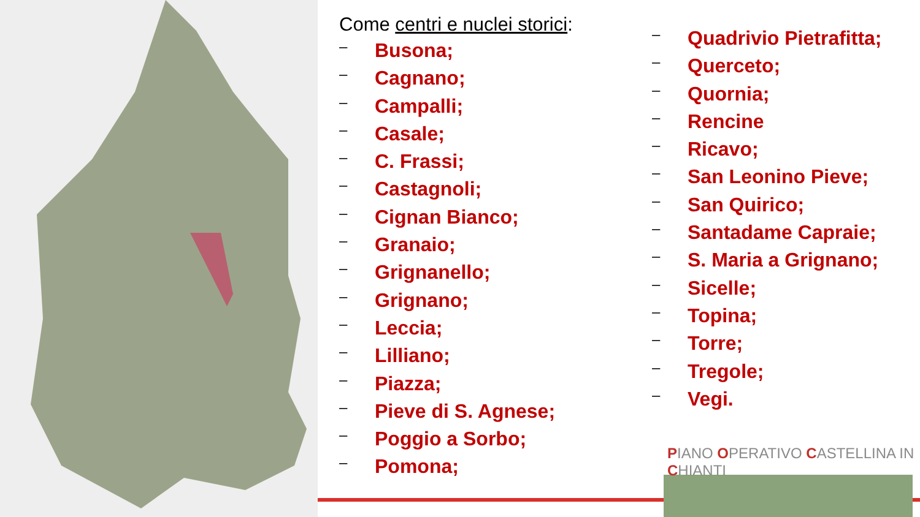Come centri e nuclei storici:
– Busona;
– Cagnano;
– Campalli;
– Casale;
– C. Frassi;
– Castagnoli;
– Cignan Bianco;
– Granaio;
– Grignanello;
– Grignano;
– Leccia;
– Lilliano;
– Piazza;
– Pieve di S. Agnese;
– Poggio a Sorbo;
– Pomona;
– Quadrivio Pietrafitta;
– Querceto;
– Quornia;
– Rencine
– Ricavo;
– San Leonino Pieve;
– San Quirico;
– Santadame Capraie;
– S. Maria a Grignano;
– Sicelle;
– Topina;
– Torre;
– Tregole;
– Vegi.
PIANO OPERATIVO CASTELLINA IN CHIANTI